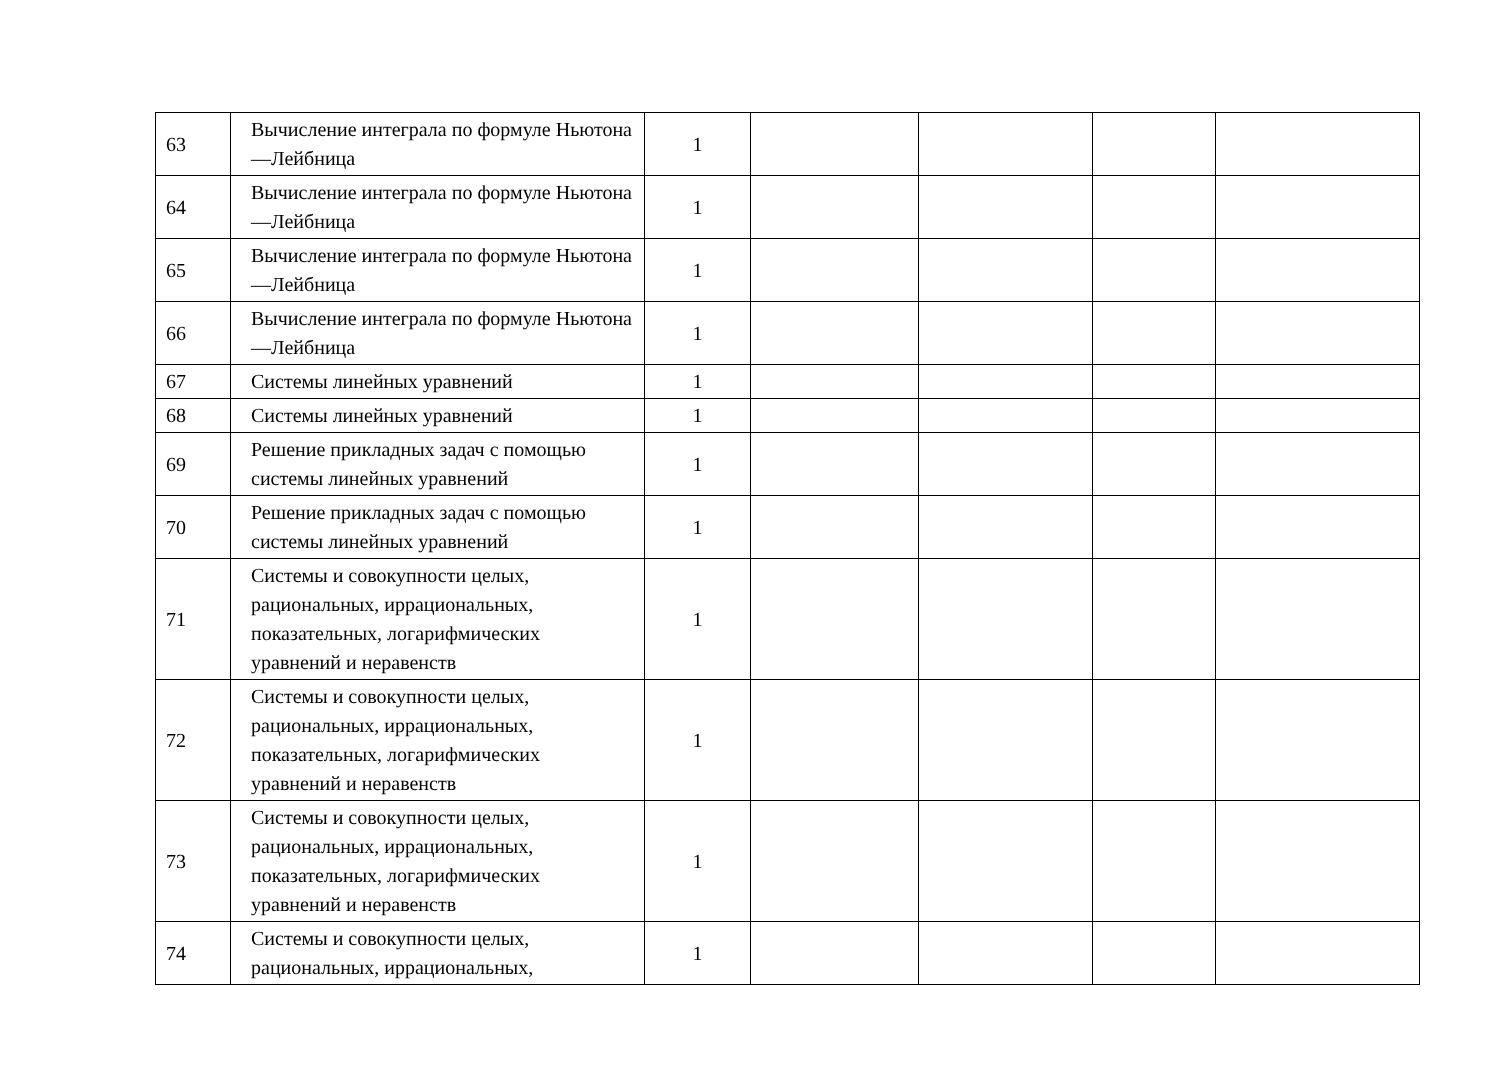| 63 | Вычисление интеграла по формуле Ньютона—Лейбница | 1 | | | | |
| 64 | Вычисление интеграла по формуле Ньютона—Лейбница | 1 | | | | |
| 65 | Вычисление интеграла по формуле Ньютона—Лейбница | 1 | | | | |
| 66 | Вычисление интеграла по формуле Ньютона—Лейбница | 1 | | | | |
| 67 | Системы линейных уравнений | 1 | | | | |
| 68 | Системы линейных уравнений | 1 | | | | |
| 69 | Решение прикладных задач с помощью системы линейных уравнений | 1 | | | | |
| 70 | Решение прикладных задач с помощью системы линейных уравнений | 1 | | | | |
| 71 | Системы и совокупности целых, рациональных, иррациональных, показательных, логарифмических уравнений и неравенств | 1 | | | | |
| 72 | Системы и совокупности целых, рациональных, иррациональных, показательных, логарифмических уравнений и неравенств | 1 | | | | |
| 73 | Системы и совокупности целых, рациональных, иррациональных, показательных, логарифмических уравнений и неравенств | 1 | | | | |
| 74 | Системы и совокупности целых, рациональных, иррациональных, | 1 | | | | |